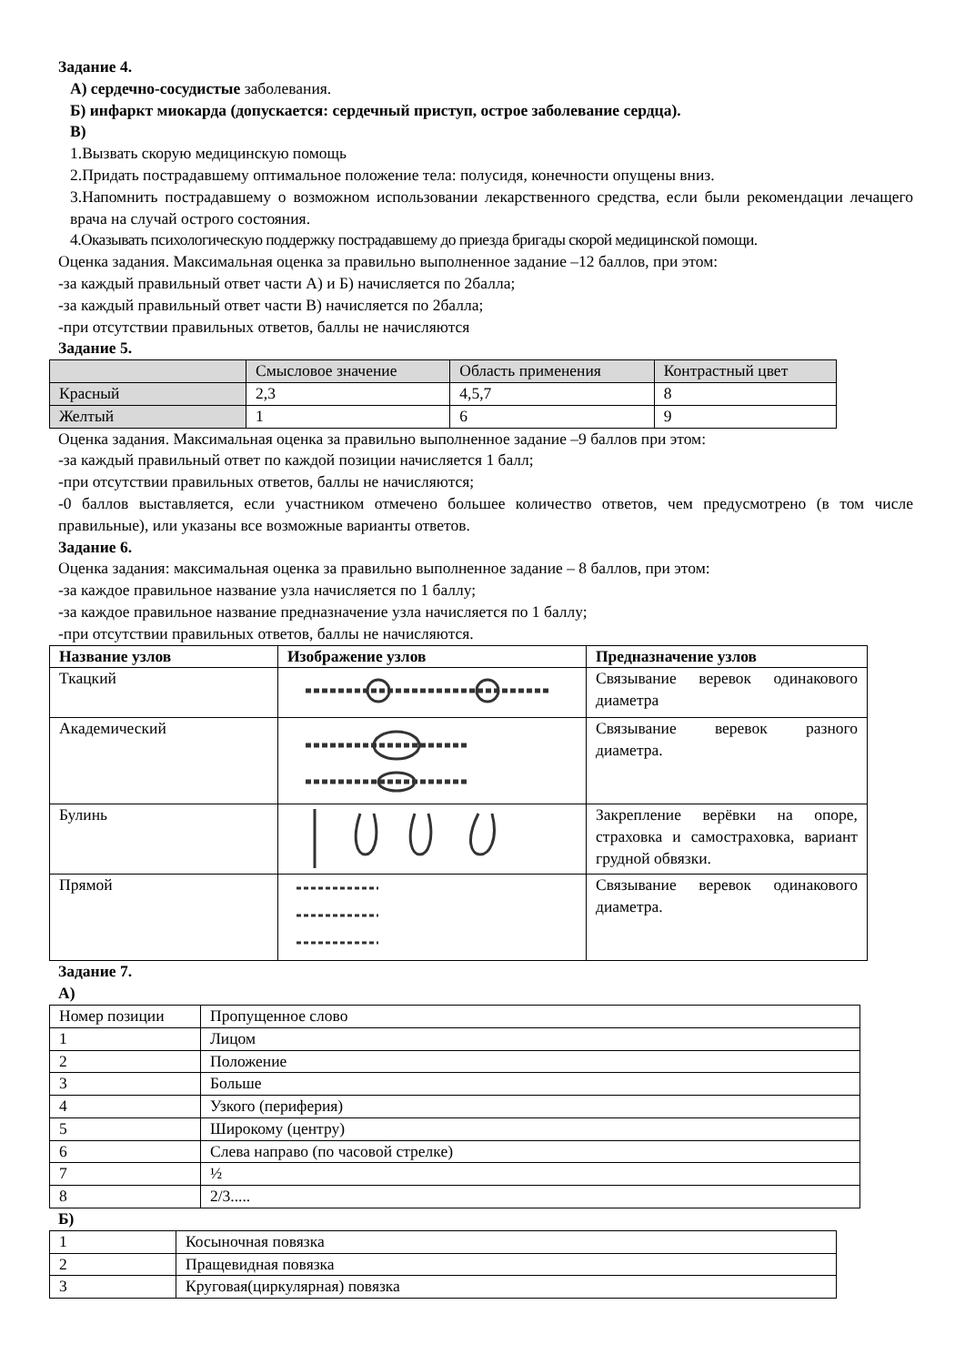Задание 4.
А) сердечно-сосудистые заболевания.
Б) инфаркт миокарда (допускается: сердечный приступ, острое заболевание сердца).
В)
1.Вызвать скорую медицинскую помощь
2.Придать пострадавшему оптимальное положение тела: полусидя, конечности опущены вниз.
3.Напомнить пострадавшему о возможном использовании лекарственного средства, если были рекомендации лечащего врача на случай острого состояния.
4.Оказывать психологическую поддержку пострадавшему до приезда бригады скорой медицинской помощи.
Оценка задания. Максимальная оценка за правильно выполненное задание –12 баллов, при этом:
-за каждый правильный ответ части А) и Б) начисляется по 2балла;
-за каждый правильный ответ части В) начисляется по 2балла;
-при отсутствии правильных ответов, баллы не начисляются
Задание 5.
| | Смысловое значение | Область применения | Контрастный цвет |
| Красный | 2,3 | 4,5,7 | 8 |
| Желтый | 1 | 6 | 9 |
Оценка задания. Максимальная оценка за правильно выполненное задание –9 баллов при этом:
-за каждый правильный ответ по каждой позиции начисляется 1 балл;
-при отсутствии правильных ответов, баллы не начисляются;
-0 баллов выставляется, если участником отмечено большее количество ответов, чем предусмотрено (в том числе правильные), или указаны все возможные варианты ответов.
Задание 6.
Оценка задания: максимальная оценка за правильно выполненное задание – 8 баллов, при этом:
-за каждое правильное название узла начисляется по 1 баллу;
-за каждое правильное название предназначение узла начисляется по 1 баллу;
-при отсутствии правильных ответов, баллы не начисляются.
| Название узлов | Изображение узлов | Предназначение узлов |
| --- | --- | --- |
| Ткацкий | | Связывание веревок одинакового диаметра |
| Академический | | Связывание веревок разного диаметра. |
| Булинь | | Закрепление верёвки на опоре, страховка и самостраховка, вариант грудной обвязки. |
| Прямой | | Связывание веревок одинакового диаметра. |
Задание 7.
А)
| Номер позиции | Пропущенное слово |
| 1 | Лицом |
| 2 | Положение |
| 3 | Больше |
| 4 | Узкого (периферия) |
| 5 | Широкому (центру) |
| 6 | Слева направо (по часовой стрелке) |
| 7 | ½ |
| 8 | 2/3..... |
Б)
| 1 | Косыночная повязка |
| 2 | Пращевидная повязка |
| 3 | Круговая(циркулярная) повязка |